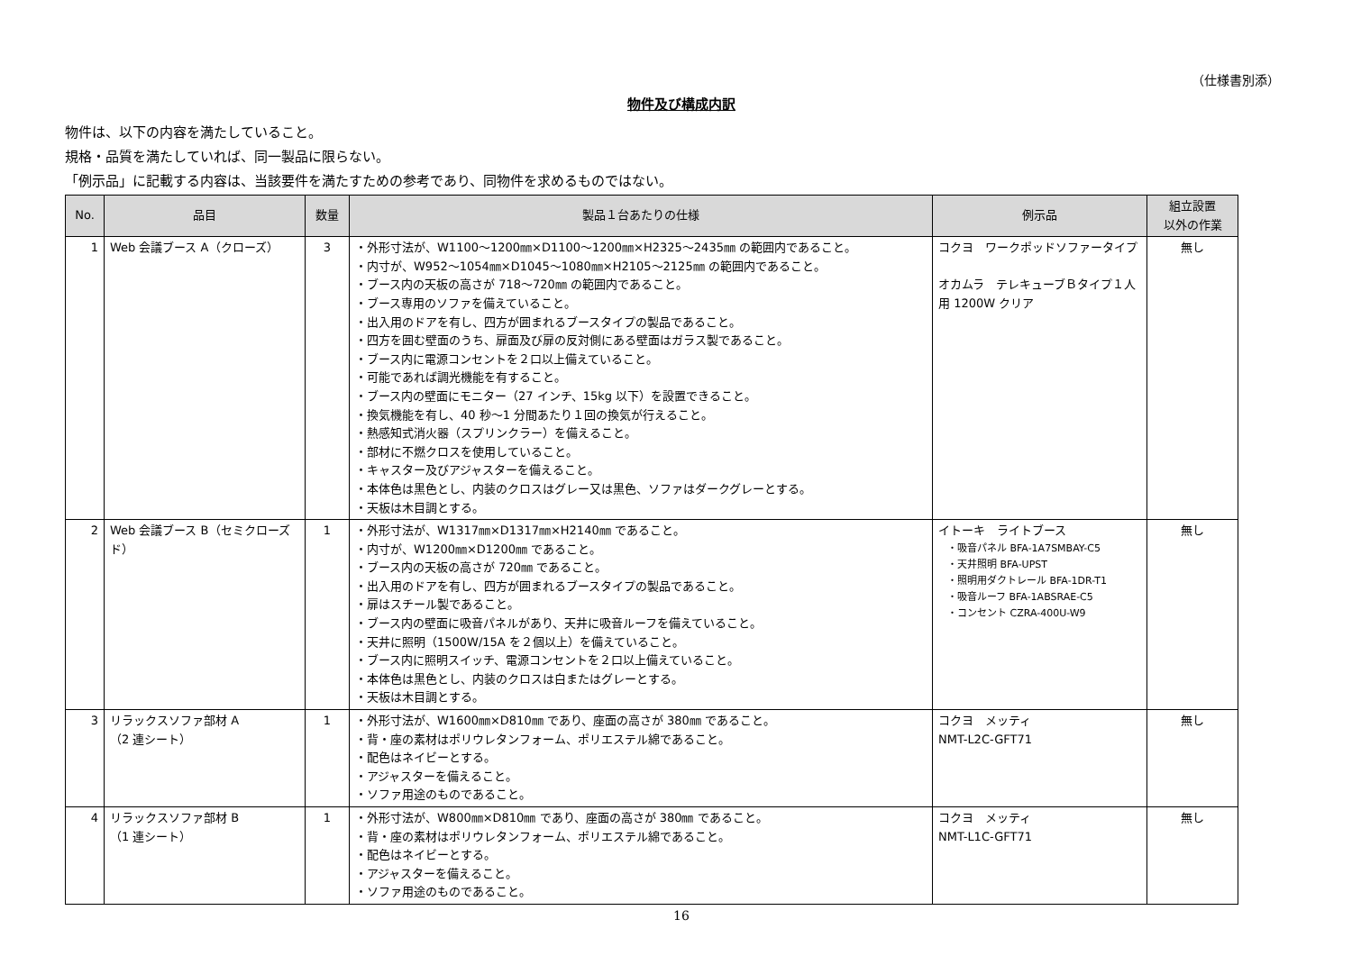（仕様書別添）
物件及び構成内訳
物件は、以下の内容を満たしていること。
規格・品質を満たしていれば、同一製品に限らない。
「例示品」に記載する内容は、当該要件を満たすための参考であり、同物件を求めるものではない。
| No. | 品目 | 数量 | 製品１台あたりの仕様 | 例示品 | 組立設置 以外の作業 |
| --- | --- | --- | --- | --- | --- |
| 1 | Web 会議ブース A（クローズ） | 3 | ・外形寸法が、W1100～1200㎜×D1100～1200㎜×H2325～2435㎜ の範囲内であること。 ・内寸が、W952～1054㎜×D1045～1080㎜×H2105～2125㎜ の範囲内であること。 ・ブース内の天板の高さが 718～720㎜ の範囲内であること。 ・ブース専用のソファを備えていること。 ・出入用のドアを有し、四方が囲まれるブースタイプの製品であること。 ・四方を囲む壁面のうち、扉面及び扉の反対側にある壁面はガラス製であること。 ・ブース内に電源コンセントを２口以上備えていること。 ・可能であれば調光機能を有すること。 ・ブース内の壁面にモニター（27 インチ、15kg 以下）を設置できること。 ・換気機能を有し、40 秒～1 分間あたり１回の換気が行えること。 ・熱感知式消火器（スプリンクラー）を備えること。 ・部材に不燃クロスを使用していること。 ・キャスター及びアジャスターを備えること。 ・本体色は黒色とし、内装のクロスはグレー又は黒色、ソファはダークグレーとする。 ・天板は木目調とする。 | コクヨ ワークポッドソファータイプ オカムラ テレキューブＢタイプ１人用 1200W クリア | 無し |
| 2 | Web 会議ブース B（セミクローズド） | 1 | ・外形寸法が、W1317㎜×D1317㎜×H2140㎜ であること。 ・内寸が、W1200㎜×D1200㎜ であること。 ・ブース内の天板の高さが 720㎜ であること。 ・出入用のドアを有し、四方が囲まれるブースタイプの製品であること。 ・扉はスチール製であること。 ・ブース内の壁面に吸音パネルがあり、天井に吸音ルーフを備えていること。 ・天井に照明（1500W/15A を２個以上）を備えていること。 ・ブース内に照明スイッチ、電源コンセントを２口以上備えていること。 ・本体色は黒色とし、内装のクロスは白またはグレーとする。 ・天板は木目調とする。 | イトーキ ライトブース ・吸音パネル BFA-1A7SMBAY-C5 ・天井照明 BFA-UPST ・照明用ダクトレール BFA-1DR-T1 ・吸音ルーフ BFA-1ABSRAE-C5 ・コンセント CZRA-400U-W9 | 無し |
| 3 | リラックスソファ部材 A （2 連シート） | 1 | ・外形寸法が、W1600㎜×D810㎜ であり、座面の高さが 380㎜ であること。 ・背・座の素材はポリウレタンフォーム、ポリエステル綿であること。 ・配色はネイビーとする。 ・アジャスターを備えること。 ・ソファ用途のものであること。 | コクヨ メッティ NMT-L2C-GFT71 | 無し |
| 4 | リラックスソファ部材 B （1 連シート） | 1 | ・外形寸法が、W800㎜×D810㎜ であり、座面の高さが 380㎜ であること。 ・背・座の素材はポリウレタンフォーム、ポリエステル綿であること。 ・配色はネイビーとする。 ・アジャスターを備えること。 ・ソファ用途のものであること。 | コクヨ メッティ NMT-L1C-GFT71 | 無し |
16